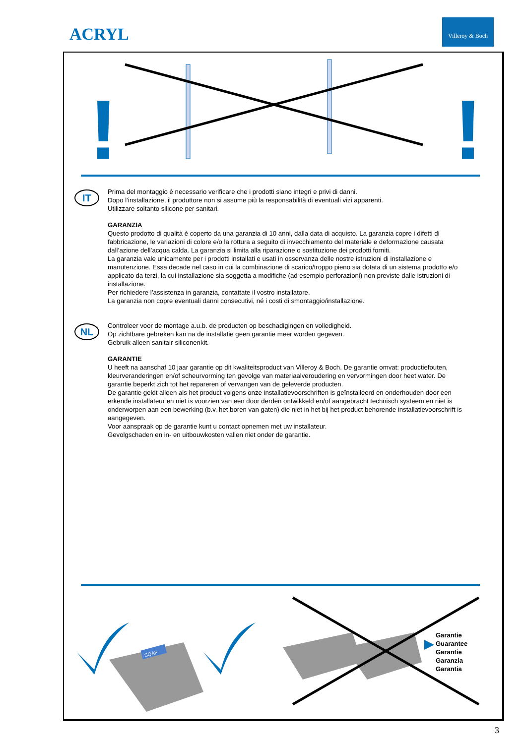ACRYL
Villeroy & Boch
!
!
IT
Prima del montaggio è necessario verificare che i prodotti siano integri e privi di danni.
Dopo l’installazione, il produttore non si assume più la responsabilità di eventuali vizi apparenti.
Utilizzare soltanto silicone per sanitari.
GARANZIA
Questo prodotto di qualità è coperto da una garanzia di 10 anni, dalla data di acquisto. La garanzia copre i difetti di fabbricazione, le variazioni di colore e/o la rottura a seguito di invecchiamento del materiale e deformazione causata dall’azione dell’acqua calda. La garanzia si limita alla riparazione o sostituzione dei prodotti forniti.
La garanzia vale unicamente per i prodotti installati e usati in osservanza delle nostre istruzioni di installazione e manutenzione. Essa decade nel caso in cui la combinazione di scarico/troppo pieno sia dotata di un sistema prodotto e/o applicato da terzi, la cui installazione sia soggetta a modifiche (ad esempio perforazioni) non previste dalle istruzioni di installazione.
Per richiedere l’assistenza in garanzia, contattate il vostro installatore.
La garanzia non copre eventuali danni consecutivi, né i costi di smontaggio/installazione.
NL
Controleer voor de montage a.u.b. de producten op beschadigingen en volledigheid.
Op zichtbare gebreken kan na de installatie geen garantie meer worden gegeven.
Gebruik alleen sanitair-siliconenkit.
GARANTIE
U heeft na aanschaf 10 jaar garantie op dit kwaliteitsproduct van Villeroy & Boch. De garantie omvat: productiefouten, kleurveranderingen en/of scheurvorming ten gevolge van materiaalveroudering en vervormingen door heet water. De garantie beperkt zich tot het repareren of vervangen van de geleverde producten.
De garantie geldt alleen als het product volgens onze installatievoorschriften is geïnstalleerd en onderhouden door een erkende installateur en niet is voorzien van een door derden ontwikkeld en/of aangebracht technisch systeem en niet is onderworpen aan een bewerking (b.v. het boren van gaten) die niet in het bij het product behorende installatievoorschrift is aangegeven.
Voor aanspraak op de garantie kunt u contact opnemen met uw installateur.
Gevolgschaden en in- en uitbouwkosten vallen niet onder de garantie.
SOAP
Garantie
Guarantee
Garantie
Garanzia
Garantia
3